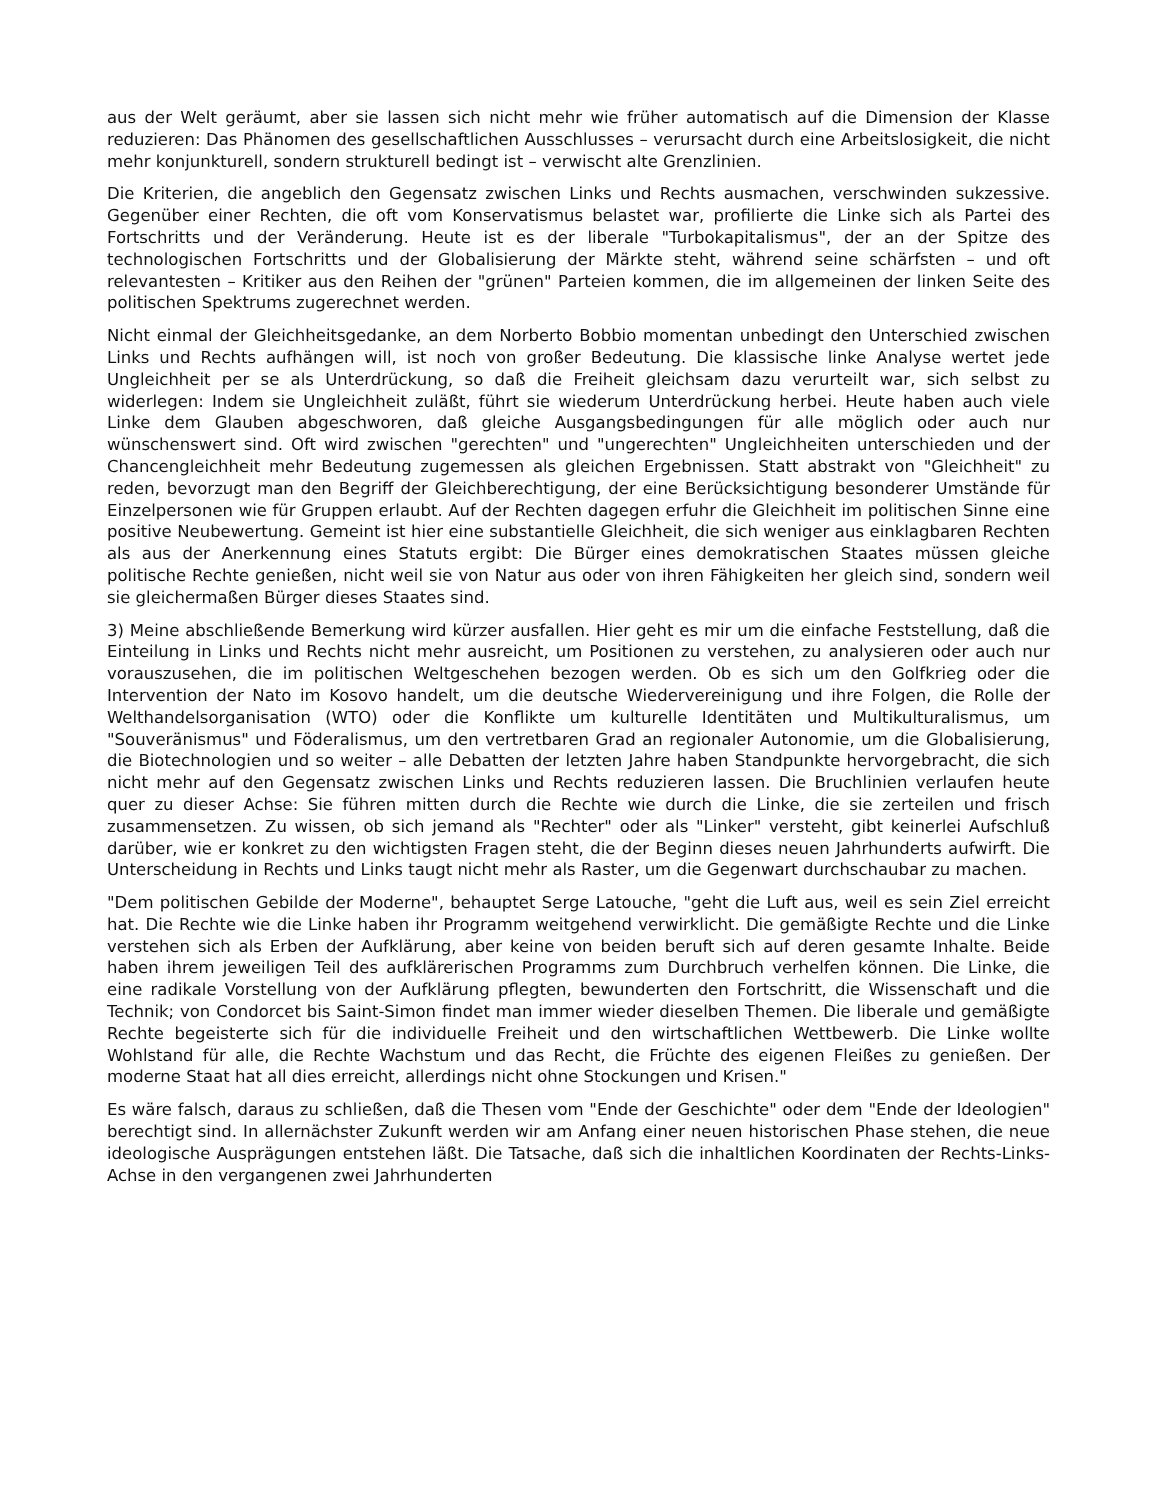aus der Welt geräumt, aber sie lassen sich nicht mehr wie früher automatisch auf die Dimension der Klasse reduzieren: Das Phänomen des gesellschaftlichen Ausschlusses – verursacht durch eine Arbeitslosigkeit, die nicht mehr konjunkturell, sondern strukturell bedingt ist – verwischt alte Grenzlinien.
Die Kriterien, die angeblich den Gegensatz zwischen Links und Rechts ausmachen, verschwinden sukzessive. Gegenüber einer Rechten, die oft vom Konservatismus belastet war, profilierte die Linke sich als Partei des Fortschritts und der Veränderung. Heute ist es der liberale "Turbokapitalismus", der an der Spitze des technologischen Fortschritts und der Globalisierung der Märkte steht, während seine schärfsten – und oft relevantesten – Kritiker aus den Reihen der "grünen" Parteien kommen, die im allgemeinen der linken Seite des politischen Spektrums zugerechnet werden.
Nicht einmal der Gleichheitsgedanke, an dem Norberto Bobbio momentan unbedingt den Unterschied zwischen Links und Rechts aufhängen will, ist noch von großer Bedeutung. Die klassische linke Analyse wertet jede Ungleichheit per se als Unterdrückung, so daß die Freiheit gleichsam dazu verurteilt war, sich selbst zu widerlegen: Indem sie Ungleichheit zuläßt, führt sie wiederum Unterdrückung herbei. Heute haben auch viele Linke dem Glauben abgeschworen, daß gleiche Ausgangsbedingungen für alle möglich oder auch nur wünschenswert sind. Oft wird zwischen "gerechten" und "ungerechten" Ungleichheiten unterschieden und der Chancengleichheit mehr Bedeutung zugemessen als gleichen Ergebnissen. Statt abstrakt von "Gleichheit" zu reden, bevorzugt man den Begriff der Gleichberechtigung, der eine Berücksichtigung besonderer Umstände für Einzelpersonen wie für Gruppen erlaubt. Auf der Rechten dagegen erfuhr die Gleichheit im politischen Sinne eine positive Neubewertung. Gemeint ist hier eine substantielle Gleichheit, die sich weniger aus einklagbaren Rechten als aus der Anerkennung eines Statuts ergibt: Die Bürger eines demokratischen Staates müssen gleiche politische Rechte genießen, nicht weil sie von Natur aus oder von ihren Fähigkeiten her gleich sind, sondern weil sie gleichermaßen Bürger dieses Staates sind.
3) Meine abschließende Bemerkung wird kürzer ausfallen. Hier geht es mir um die einfache Feststellung, daß die Einteilung in Links und Rechts nicht mehr ausreicht, um Positionen zu verstehen, zu analysieren oder auch nur vorauszusehen, die im politischen Weltgeschehen bezogen werden. Ob es sich um den Golfkrieg oder die Intervention der Nato im Kosovo handelt, um die deutsche Wiedervereinigung und ihre Folgen, die Rolle der Welthandelsorganisation (WTO) oder die Konflikte um kulturelle Identitäten und Multikulturalismus, um "Souveränismus" und Föderalismus, um den vertretbaren Grad an regionaler Autonomie, um die Globalisierung, die Biotechnologien und so weiter – alle Debatten der letzten Jahre haben Standpunkte hervorgebracht, die sich nicht mehr auf den Gegensatz zwischen Links und Rechts reduzieren lassen. Die Bruchlinien verlaufen heute quer zu dieser Achse: Sie führen mitten durch die Rechte wie durch die Linke, die sie zerteilen und frisch zusammensetzen. Zu wissen, ob sich jemand als "Rechter" oder als "Linker" versteht, gibt keinerlei Aufschluß darüber, wie er konkret zu den wichtigsten Fragen steht, die der Beginn dieses neuen Jahrhunderts aufwirft. Die Unterscheidung in Rechts und Links taugt nicht mehr als Raster, um die Gegenwart durchschaubar zu machen.
"Dem politischen Gebilde der Moderne", behauptet Serge Latouche, "geht die Luft aus, weil es sein Ziel erreicht hat. Die Rechte wie die Linke haben ihr Programm weitgehend verwirklicht. Die gemäßigte Rechte und die Linke verstehen sich als Erben der Aufklärung, aber keine von beiden beruft sich auf deren gesamte Inhalte. Beide haben ihrem jeweiligen Teil des aufklärerischen Programms zum Durchbruch verhelfen können. Die Linke, die eine radikale Vorstellung von der Aufklärung pflegten, bewunderten den Fortschritt, die Wissenschaft und die Technik; von Condorcet bis Saint-Simon findet man immer wieder dieselben Themen. Die liberale und gemäßigte Rechte begeisterte sich für die individuelle Freiheit und den wirtschaftlichen Wettbewerb. Die Linke wollte Wohlstand für alle, die Rechte Wachstum und das Recht, die Früchte des eigenen Fleißes zu genießen. Der moderne Staat hat all dies erreicht, allerdings nicht ohne Stockungen und Krisen."
Es wäre falsch, daraus zu schließen, daß die Thesen vom "Ende der Geschichte" oder dem "Ende der Ideologien" berechtigt sind. In allernächster Zukunft werden wir am Anfang einer neuen historischen Phase stehen, die neue ideologische Ausprägungen entstehen läßt. Die Tatsache, daß sich die inhaltlichen Koordinaten der Rechts-Links-Achse in den vergangenen zwei Jahrhunderten